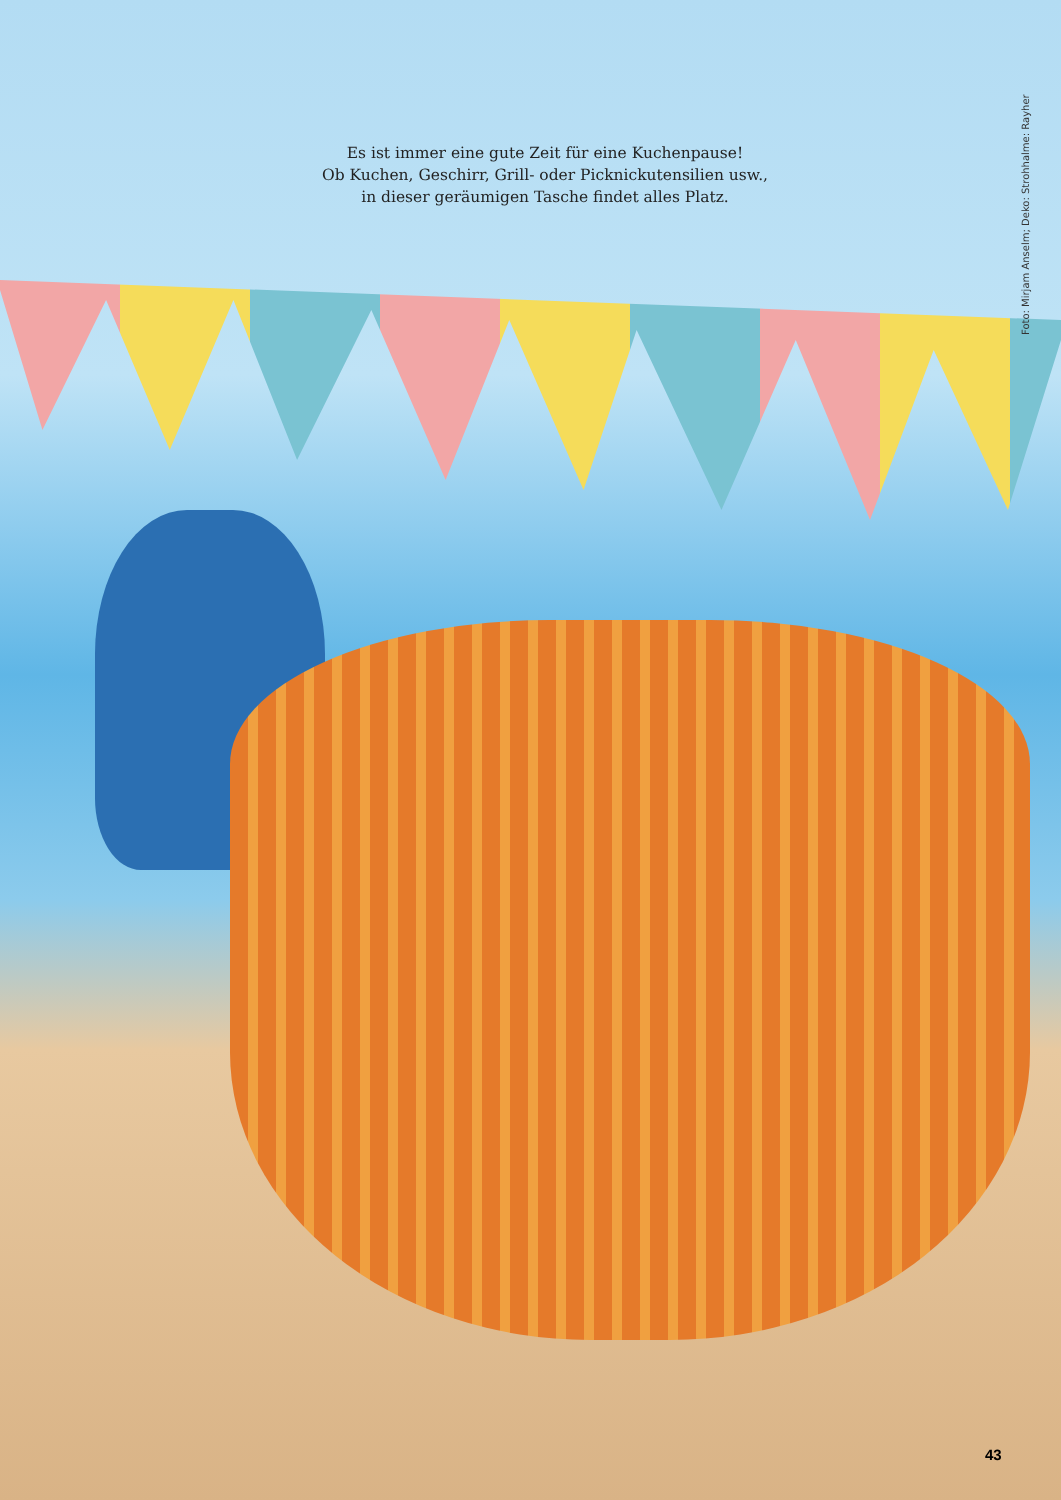Es ist immer eine gute Zeit für eine Kuchenpause!
Ob Kuchen, Geschirr, Grill- oder Picknickutensilien usw.,
in dieser geräumigen Tasche findet alles Platz.
Foto: Mirjam Anselm; Deko: Strohhalme: Rayher
43